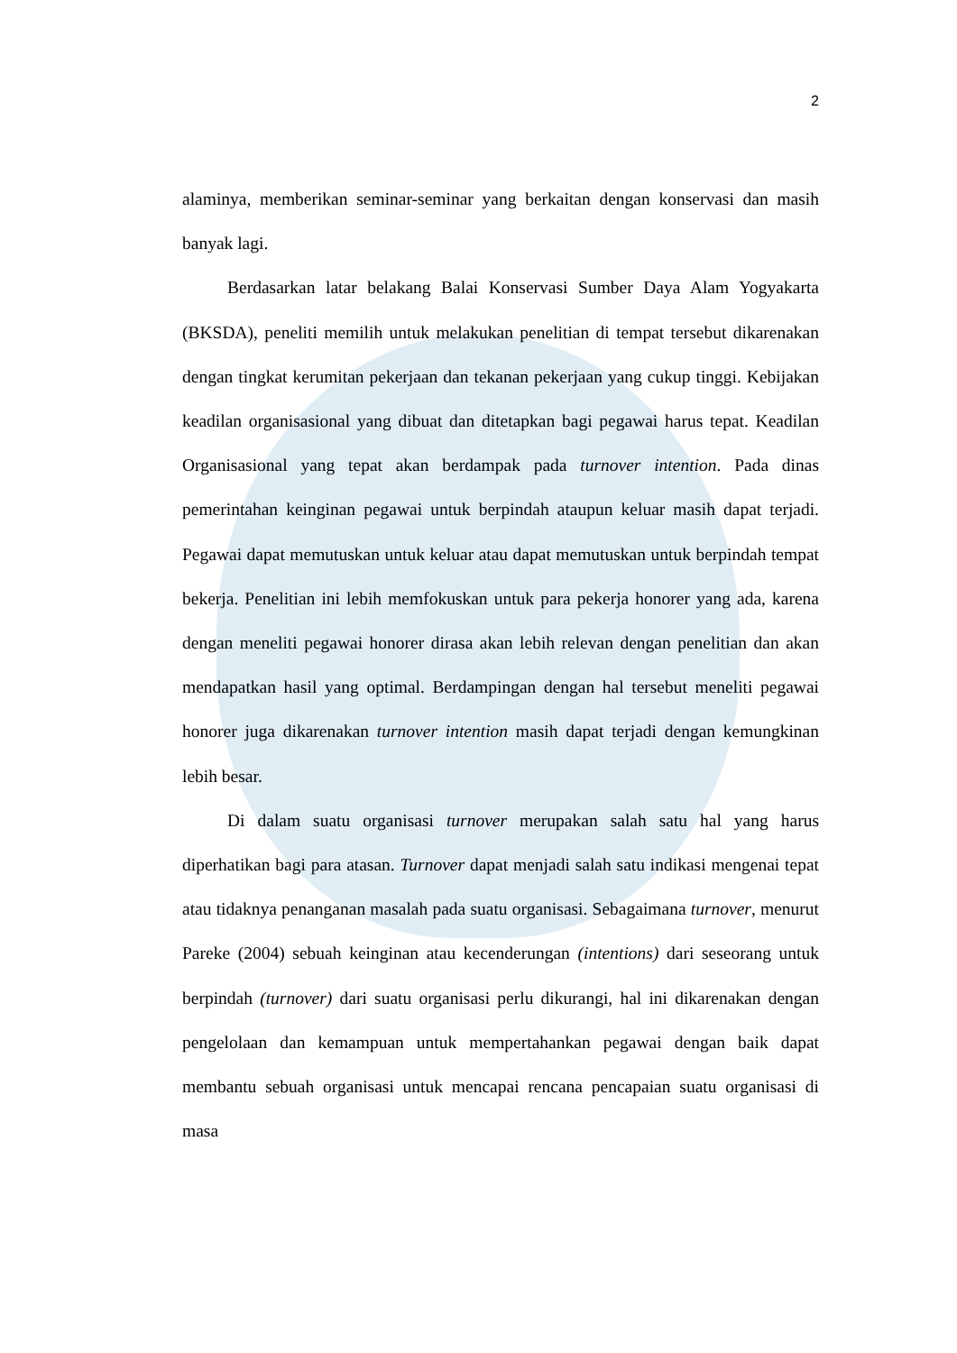2
alaminya, memberikan seminar-seminar yang berkaitan dengan konservasi dan masih banyak lagi.
Berdasarkan latar belakang Balai Konservasi Sumber Daya Alam Yogyakarta (BKSDA), peneliti memilih untuk melakukan penelitian di tempat tersebut dikarenakan dengan tingkat kerumitan pekerjaan dan tekanan pekerjaan yang cukup tinggi. Kebijakan keadilan organisasional yang dibuat dan ditetapkan bagi pegawai harus tepat. Keadilan Organisasional yang tepat akan berdampak pada turnover intention. Pada dinas pemerintahan keinginan pegawai untuk berpindah ataupun keluar masih dapat terjadi. Pegawai dapat memutuskan untuk keluar atau dapat memutuskan untuk berpindah tempat bekerja. Penelitian ini lebih memfokuskan untuk para pekerja honorer yang ada, karena dengan meneliti pegawai honorer dirasa akan lebih relevan dengan penelitian dan akan mendapatkan hasil yang optimal. Berdampingan dengan hal tersebut meneliti pegawai honorer juga dikarenakan turnover intention masih dapat terjadi dengan kemungkinan lebih besar.
Di dalam suatu organisasi turnover merupakan salah satu hal yang harus diperhatikan bagi para atasan. Turnover dapat menjadi salah satu indikasi mengenai tepat atau tidaknya penanganan masalah pada suatu organisasi. Sebagaimana turnover, menurut Pareke (2004) sebuah keinginan atau kecenderungan (intentions) dari seseorang untuk berpindah (turnover) dari suatu organisasi perlu dikurangi, hal ini dikarenakan dengan pengelolaan dan kemampuan untuk mempertahankan pegawai dengan baik dapat membantu sebuah organisasi untuk mencapai rencana pencapaian suatu organisasi di masa